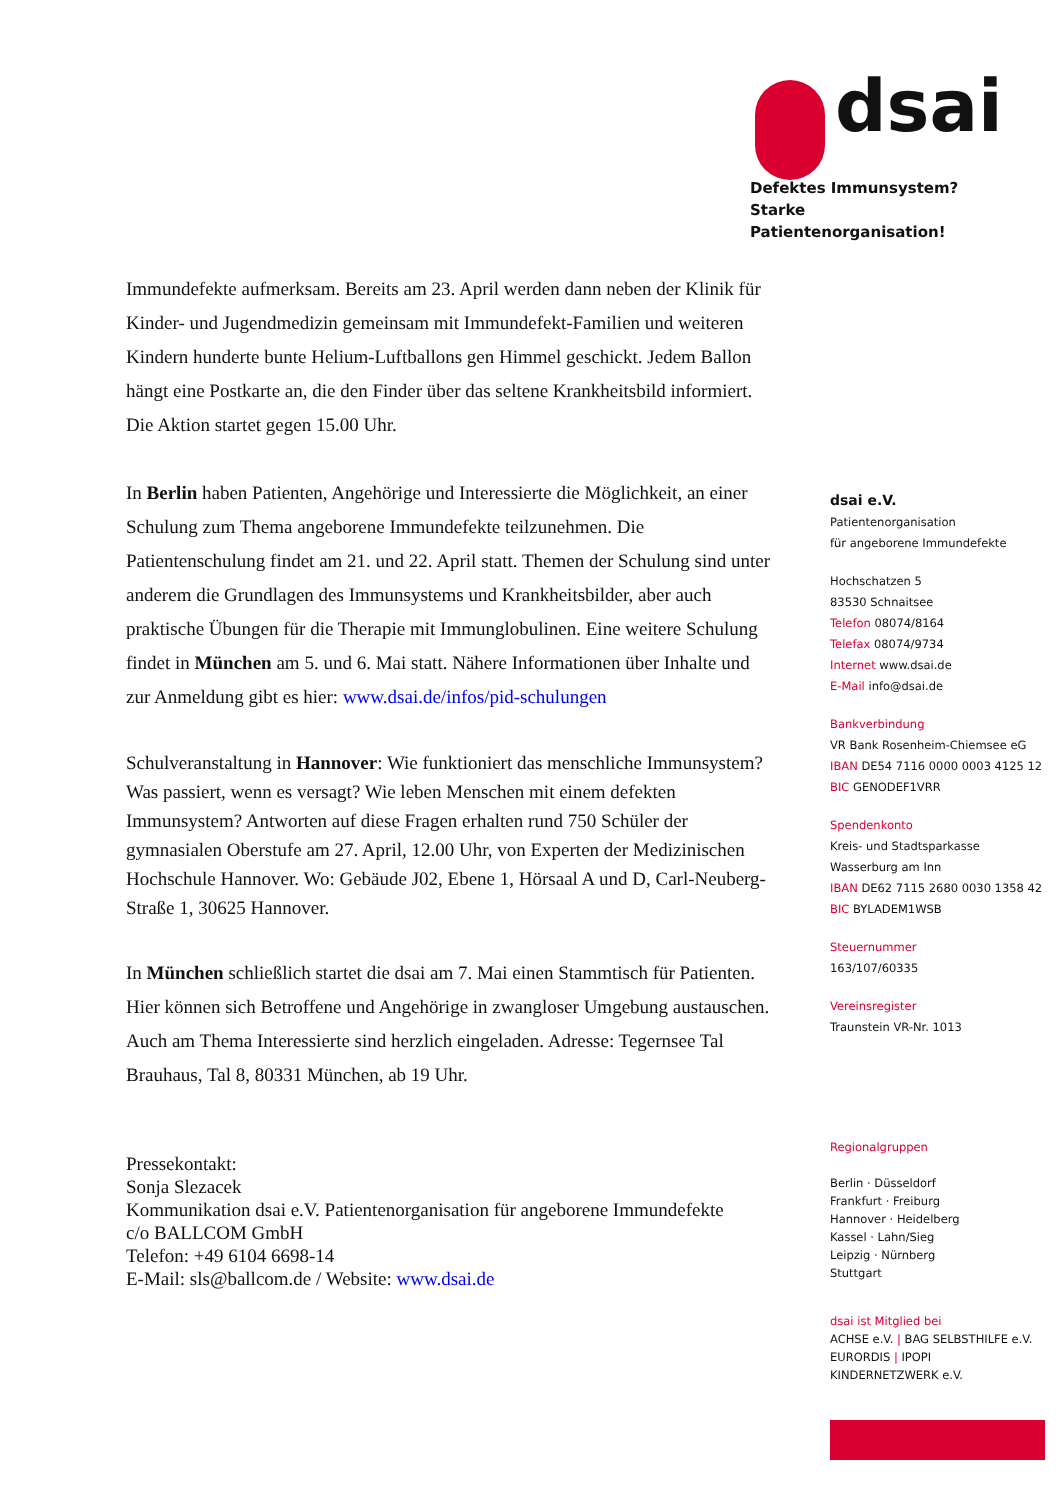dsai
Defektes Immunsystem?
Starke Patientenorganisation!
Immundefekte aufmerksam. Bereits am 23. April werden dann neben der Klinik für Kinder- und Jugendmedizin gemeinsam mit Immundefekt-Familien und weiteren Kindern hunderte bunte Helium-Luftballons gen Himmel geschickt. Jedem Ballon hängt eine Postkarte an, die den Finder über das seltene Krankheitsbild informiert. Die Aktion startet gegen 15.00 Uhr.
In Berlin haben Patienten, Angehörige und Interessierte die Möglichkeit, an einer Schulung zum Thema angeborene Immundefekte teilzunehmen. Die Patientenschulung findet am 21. und 22. April statt. Themen der Schulung sind unter anderem die Grundlagen des Immunsystems und Krankheitsbilder, aber auch praktische Übungen für die Therapie mit Immunglobulinen. Eine weitere Schulung findet in München am 5. und 6. Mai statt. Nähere Informationen über Inhalte und zur Anmeldung gibt es hier: www.dsai.de/infos/pid-schulungen
Schulveranstaltung in Hannover: Wie funktioniert das menschliche Immunsystem? Was passiert, wenn es versagt? Wie leben Menschen mit einem defekten Immunsystem? Antworten auf diese Fragen erhalten rund 750 Schüler der gymnasialen Oberstufe am 27. April, 12.00 Uhr, von Experten der Medizinischen Hochschule Hannover. Wo: Gebäude J02, Ebene 1, Hörsaal A und D, Carl-Neuberg-Straße 1, 30625 Hannover.
In München schließlich startet die dsai am 7. Mai einen Stammtisch für Patienten. Hier können sich Betroffene und Angehörige in zwangloser Umgebung austauschen. Auch am Thema Interessierte sind herzlich eingeladen. Adresse: Tegernsee Tal Brauhaus, Tal 8, 80331 München, ab 19 Uhr.
Pressekontakt:
Sonja Slezacek
Kommunikation dsai e.V. Patientenorganisation für angeborene Immundefekte
c/o BALLCOM GmbH
Telefon: +49 6104 6698-14
E-Mail: sls@ballcom.de / Website: www.dsai.de
dsai e.V.
Patientenorganisation
für angeborene Immundefekte
Hochschatzen 5
83530 Schnaitsee
Telefon 08074/8164
Telefax 08074/9734
Internet www.dsai.de
E-Mail info@dsai.de
Bankverbindung
VR Bank Rosenheim-Chiemsee eG
IBAN DE54 7116 0000 0003 4125 12
BIC GENODEF1VRR
Spendenkonto
Kreis- und Stadtsparkasse
Wasserburg am Inn
IBAN DE62 7115 2680 0030 1358 42
BIC BYLADEM1WSB
Steuernummer
163/107/60335
Vereinsregister
Traunstein VR-Nr. 1013
Regionalgruppen
Berlin · Düsseldorf
Frankfurt · Freiburg
Hannover · Heidelberg
Kassel · Lahn/Sieg
Leipzig · Nürnberg
Stuttgart
dsai ist Mitglied bei
ACHSE e.V. | BAG SELBSTHILFE e.V.
EURORDIS | IPOPI
KINDERNETZWERK e.V.